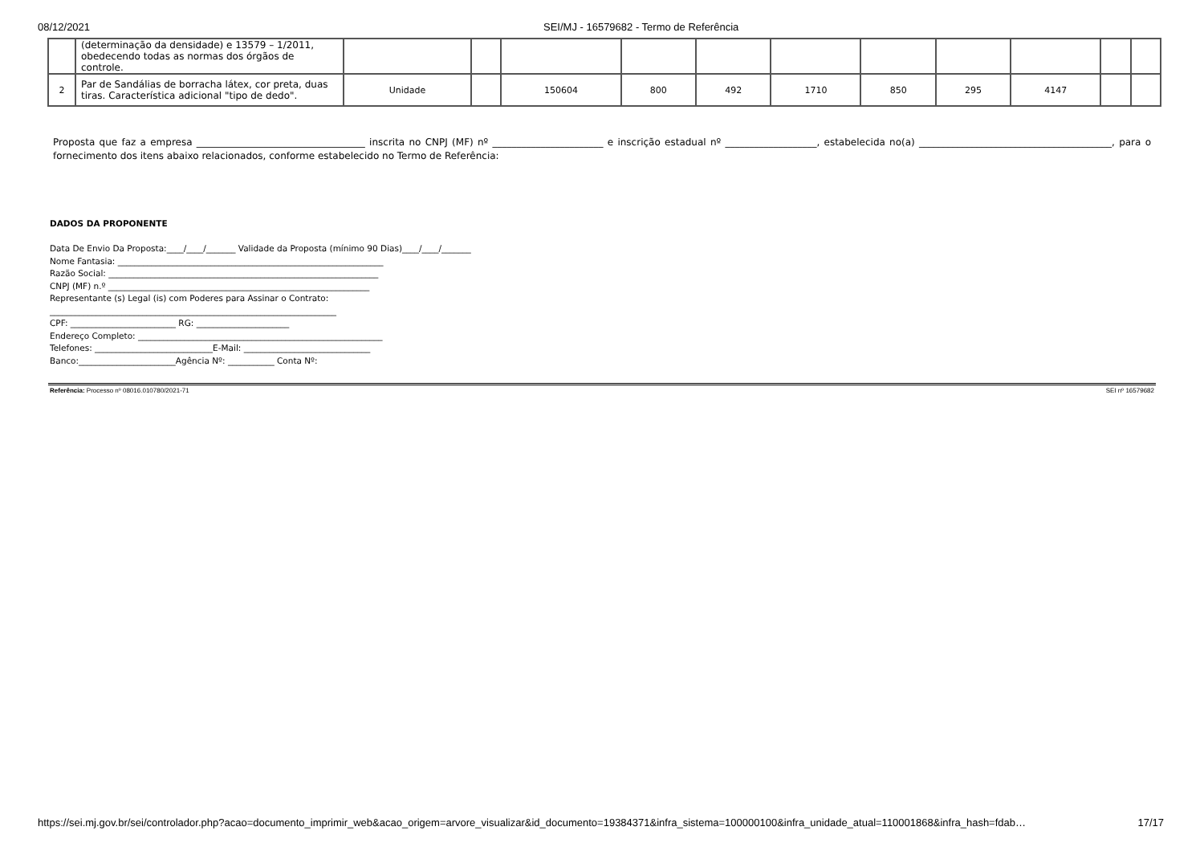08/12/2021 SEI/MJ - 16579682 - Termo de Referência
| | (determinação da densidade) e 13579 – 1/2011, obedecendo todas as normas dos órgãos de controle. | | | | | | | | | | | |
| 2 | Par de Sandálias de borracha látex, cor preta, duas tiras. Característica adicional "tipo de dedo". | Unidade | | 150604 | 800 | 492 | 1710 | 850 | 295 | 4147 | | |
Proposta que faz a empresa ___________________________________ inscrita no CNPJ (MF) nº _______________________ e inscrição estadual nº ___________________, estabelecida no(a) ________________________________________, para o fornecimento dos itens abaixo relacionados, conforme estabelecido no Termo de Referência:
DADOS DA PROPONENTE
Data De Envio Da Proposta:____/____/_______ Validade da Proposta (mínimo 90 Dias)____/____/_______
Nome Fantasia: _______________________________________________________________
Razão Social: ________________________________________________________________
CNPJ (MF) n.º ______________________________________________________________
Representante (s) Legal (is) com Poderes para Assinar o Contrato:
____________________________________________________________________
CPF: _________________________ RG: ______________________
Endereço Completo: __________________________________________________________
Telefones: ____________________________E-Mail: ______________________________
Banco:_______________________Agência Nº: ___________ Conta Nº:
Referência: Processo nº 08016.010780/2021-71 SEI nº 16579682
https://sei.mj.gov.br/sei/controlador.php?acao=documento_imprimir_web&acao_origem=arvore_visualizar&id_documento=19384371&infra_sistema=100000100&infra_unidade_atual=110001868&infra_hash=fdab… 17/17